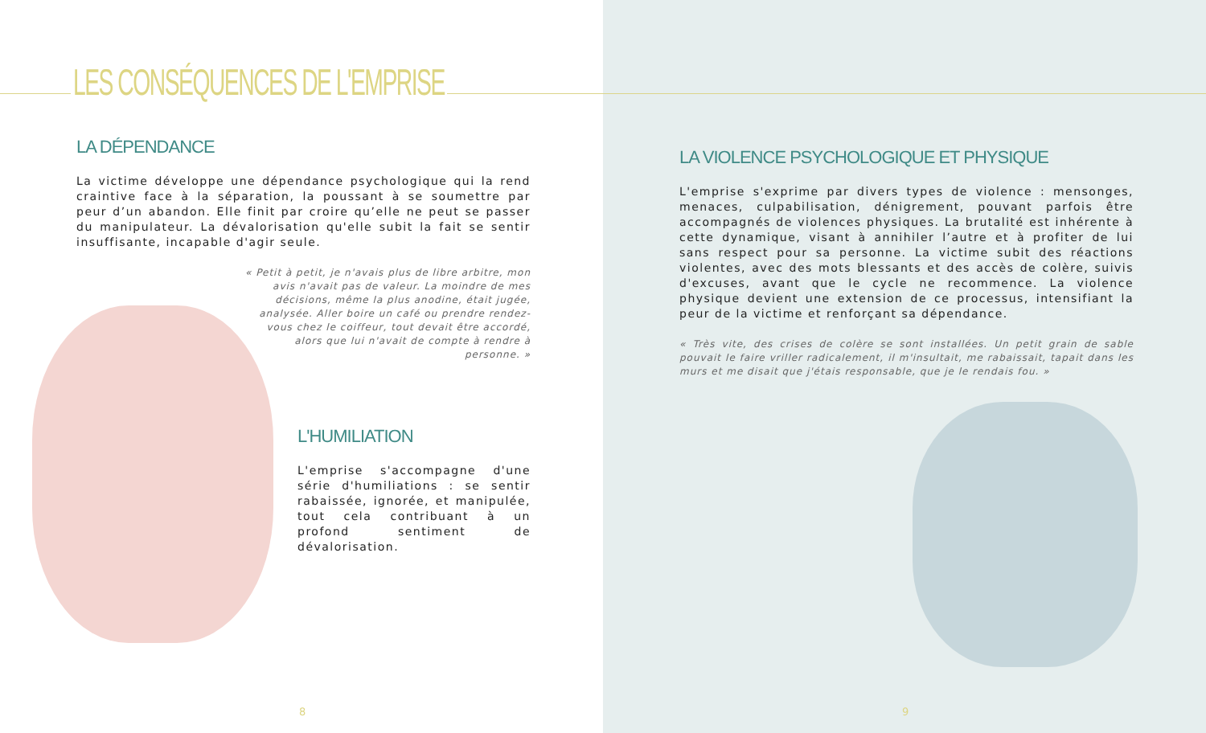LES CONSÉQUENCES DE L'EMPRISE
LA DÉPENDANCE
La victime développe une dépendance psychologique qui la rend craintive face à la séparation, la poussant à se soumettre par peur d’un abandon. Elle finit par croire qu’elle ne peut se passer du manipulateur. La dévalorisation qu'elle subit la fait se sentir insuffisante, incapable d'agir seule.
« Petit à petit, je n'avais plus de libre arbitre, mon avis n'avait pas de valeur. La moindre de mes décisions, même la plus anodine, était jugée, analysée. Aller boire un café ou prendre rendez-vous chez le coiffeur, tout devait être accordé, alors que lui n'avait de compte à rendre à personne. »
L'HUMILIATION
L'emprise s'accompagne d'une série d'humiliations : se sentir rabaissée, ignorée, et manipulée, tout cela contribuant à un profond sentiment de dévalorisation.
LA VIOLENCE PSYCHOLOGIQUE ET PHYSIQUE
L'emprise s'exprime par divers types de violence : mensonges, menaces, culpabilisation, dénigrement, pouvant parfois être accompagnés de violences physiques. La brutalité est inhérente à cette dynamique, visant à annihiler l’autre et à profiter de lui sans respect pour sa personne. La victime subit des réactions violentes, avec des mots blessants et des accès de colère, suivis d'excuses, avant que le cycle ne recommence. La violence physique devient une extension de ce processus, intensifiant la peur de la victime et renforçant sa dépendance.
« Très vite, des crises de colère se sont installées. Un petit grain de sable pouvait le faire vriller radicalement, il m'insultait, me rabaissait, tapait dans les murs et me disait que j'étais responsable, que je le rendais fou. »
8 9